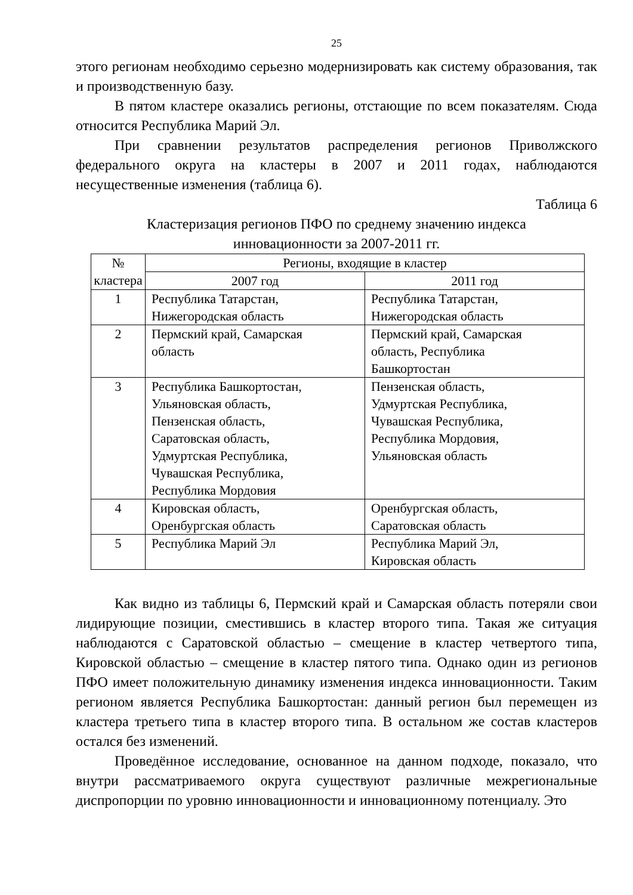25
этого регионам необходимо серьезно модернизировать как систему образования, так и производственную базу.
В пятом кластере оказались регионы, отстающие по всем показателям. Сюда относится Республика Марий Эл.
При сравнении результатов распределения регионов Приволжского федерального округа на кластеры в 2007 и 2011 годах, наблюдаются несущественные изменения (таблица 6).
Таблица 6
Кластеризация регионов ПФО по среднему значению индекса
инновационности за 2007-2011 гг.
| № кластера | Регионы, входящие в кластер | |
| --- | --- | --- |
| | 2007 год | 2011 год |
| 1 | Республика Татарстан, Нижегородская область | Республика Татарстан, Нижегородская область |
| 2 | Пермский край, Самарская область | Пермский край, Самарская область, Республика Башкортостан |
| 3 | Республика Башкортостан, Ульяновская область, Пензенская область, Саратовская область, Удмуртская Республика, Чувашская Республика, Республика Мордовия | Пензенская область, Удмуртская Республика, Чувашская Республика, Республика Мордовия, Ульяновская область |
| 4 | Кировская область, Оренбургская область | Оренбургская область, Саратовская область |
| 5 | Республика Марий Эл | Республика Марий Эл, Кировская область |
Как видно из таблицы 6, Пермский край и Самарская область потеряли свои лидирующие позиции, сместившись в кластер второго типа. Такая же ситуация наблюдаются с Саратовской областью – смещение в кластер четвертого типа, Кировской областью – смещение в кластер пятого типа. Однако один из регионов ПФО имеет положительную динамику изменения индекса инновационности. Таким регионом является Республика Башкортостан: данный регион был перемещен из кластера третьего типа в кластер второго типа. В остальном же состав кластеров остался без изменений.
Проведённое исследование, основанное на данном подходе, показало, что внутри рассматриваемого округа существуют различные межрегиональные диспропорции по уровню инновационности и инновационному потенциалу. Это